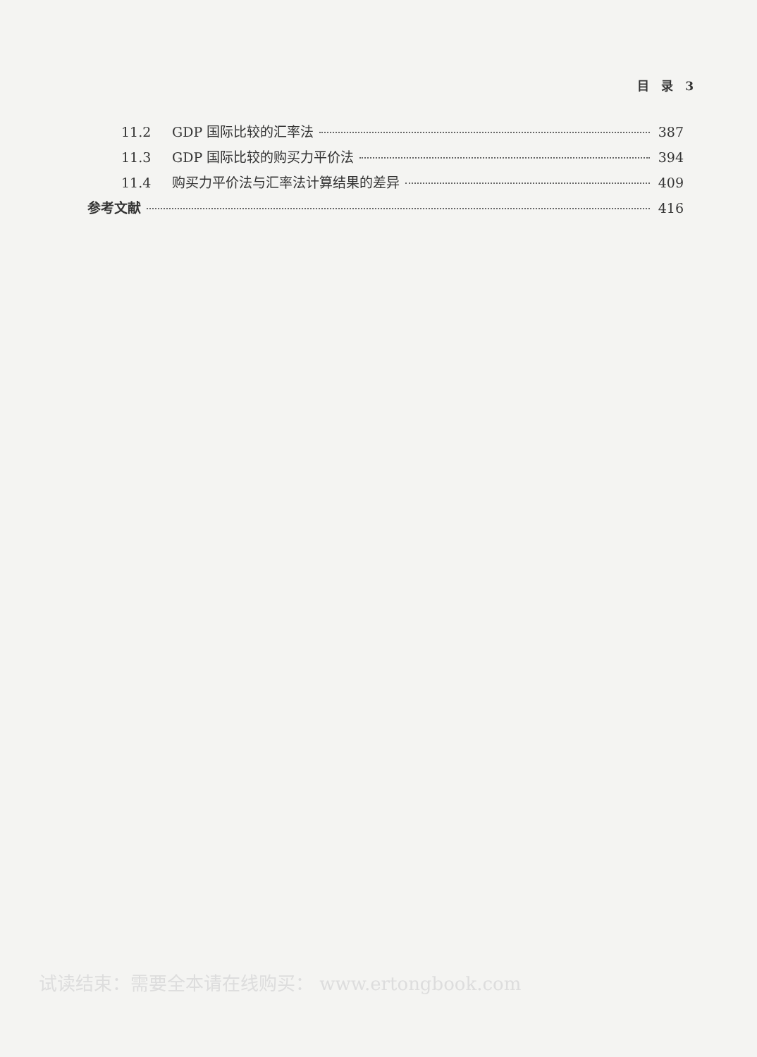目　录　3
11.2 GDP 国际比较的汇率法 387
11.3 GDP 国际比较的购买力平价法 394
11.4 购买力平价法与汇率法计算结果的差异 409
参考文献 416
试读结束：需要全本请在线购买： www.ertongbook.com